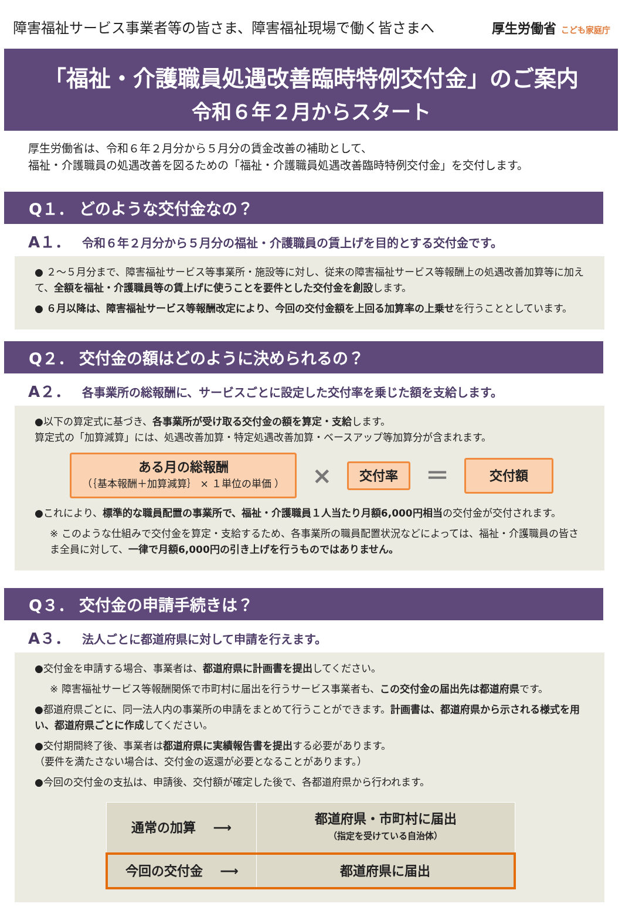障害福祉サービス事業者等の皆さま、障害福祉現場で働く皆さまへ
厚生労働省 こども家庭庁
「福祉・介護職員処遇改善臨時特例交付金」のご案内
令和６年２月からスタート
厚生労働省は、令和６年２月分から５月分の賃金改善の補助として、
福祉・介護職員の処遇改善を図るための「福祉・介護職員処遇改善臨時特例交付金」を交付します。
Q１． どのような交付金なの？
A１． 令和６年２月分から５月分の福祉・介護職員の賃上げを目的とする交付金です。
● ２～５月分まで、障害福祉サービス等事業所・施設等に対し、従来の障害福祉サービス等報酬上の処遇改善加算等に加えて、全額を福祉・介護職員等の賃上げに使うことを要件とした交付金を創設します。
● ６月以降は、障害福祉サービス等報酬改定により、今回の交付金額を上回る加算率の上乗せを行うこととしています。
Q２． 交付金の額はどのように決められるの？
A２． 各事業所の総報酬に、サービスごとに設定した交付率を乗じた額を支給します。
●以下の算定式に基づき、各事業所が受け取る交付金の額を算定・支給します。
算定式の「加算減算」には、処遇改善加算・特定処遇改善加算・ベースアップ等加算分が含まれます。
ある月の総報酬
（｛基本報酬＋加算減算｝ × １単位の単価 ）
×
交付率
＝
交付額
●これにより、標準的な職員配置の事業所で、福祉・介護職員１人当たり月額6,000円相当の交付金が交付されます。
※ このような仕組みで交付金を算定・支給するため、各事業所の職員配置状況などによっては、福祉・介護職員の皆さま全員に対して、一律で月額6,000円の引き上げを行うものではありません。
Q３． 交付金の申請手続きは？
A３． 法人ごとに都道府県に対して申請を行えます。
●交付金を申請する場合、事業者は、都道府県に計画書を提出してください。
※ 障害福祉サービス等報酬関係で市町村に届出を行うサービス事業者も、この交付金の届出先は都道府県です。
●都道府県ごとに、同一法人内の事業所の申請をまとめて行うことができます。計画書は、都道府県から示される様式を用い、都道府県ごとに作成してください。
●交付期間終了後、事業者は都道府県に実績報告書を提出する必要があります。
（要件を満たさない場合は、交付金の返還が必要となることがあります。）
●今回の交付金の支払は、申請後、交付額が確定した後で、各都道府県から行われます。
| 通常の加算 ⟶ | 都道府県・市町村に届出 （指定を受けている自治体） |
| 今回の交付金 ⟶ | 都道府県に届出 |